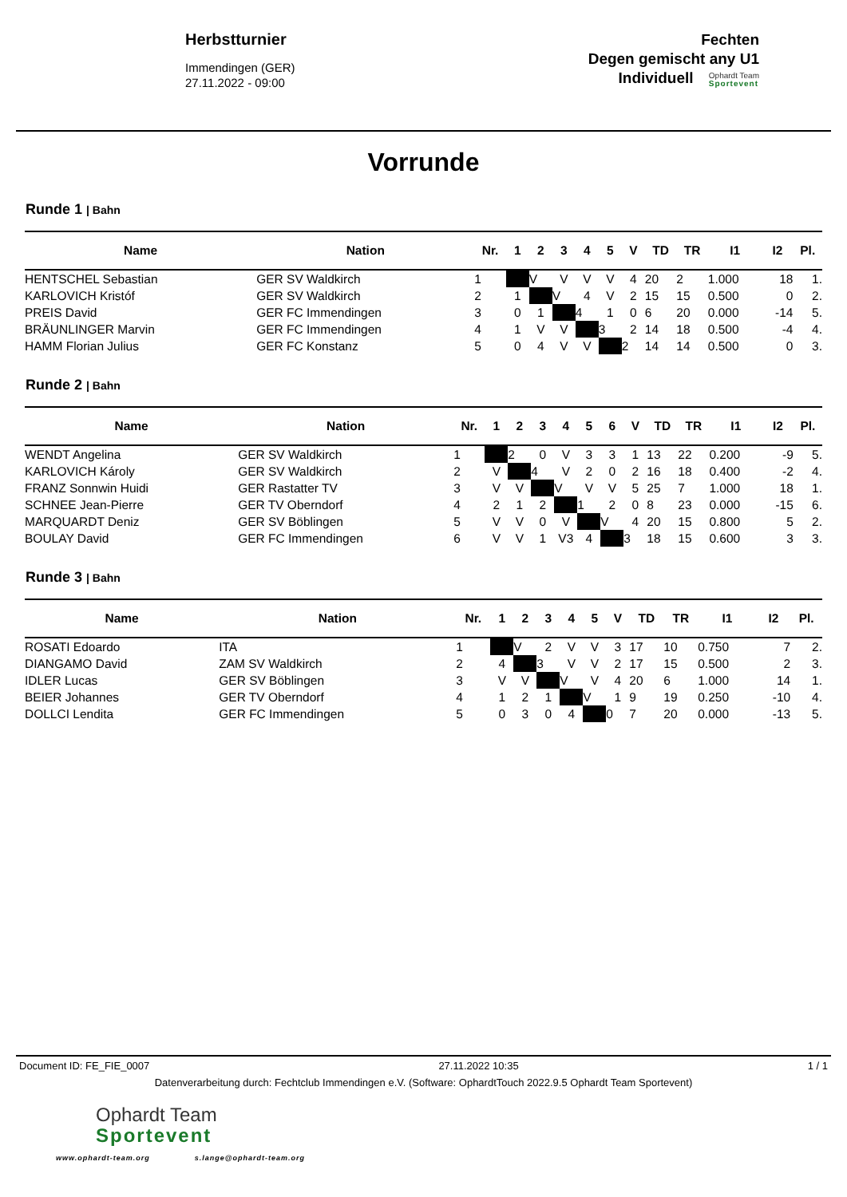Herbstturnier
Immendingen (GER)
27.11.2022 - 09:00
Fechten
Degen gemischt any U1
Individuell
Ophardt Team
Sportevent
Vorrunde
Runde 1 | Bahn
| Name | Nation | Nr. | 1 | 2 | 3 | 4 | 5 | V | TD | TR | I1 | I2 | Pl. |
| --- | --- | --- | --- | --- | --- | --- | --- | --- | --- | --- | --- | --- | --- |
| HENTSCHEL Sebastian | GER SV Waldkirch | 1 | | V | V | V | V | 4 | 20 | 2 | 1.000 | 18 | 1. |
| KARLOVICH Kristóf | GER SV Waldkirch | 2 | 1 | | V | 4 | V | 2 | 15 | 15 | 0.500 | 0 | 2. |
| PREIS David | GER FC Immendingen | 3 | 0 | 1 | | 4 | 1 | 0 | 6 | 20 | 0.000 | -14 | 5. |
| BRÄUNLINGER Marvin | GER FC Immendingen | 4 | 1 | V | V | | 3 | 2 | 14 | 18 | 0.500 | -4 | 4. |
| HAMM Florian Julius | GER FC Konstanz | 5 | 0 | 4 | V | V | | 2 | 14 | 14 | 0.500 | 0 | 3. |
Runde 2 | Bahn
| Name | Nation | Nr. | 1 | 2 | 3 | 4 | 5 | 6 | V | TD | TR | I1 | I2 | Pl. |
| --- | --- | --- | --- | --- | --- | --- | --- | --- | --- | --- | --- | --- | --- | --- |
| WENDT Angelina | GER SV Waldkirch | 1 | | 2 | 0 | V | 3 | 3 | 1 | 13 | 22 | 0.200 | -9 | 5. |
| KARLOVICH Károly | GER SV Waldkirch | 2 | V | | 4 | V | 2 | 0 | 2 | 16 | 18 | 0.400 | -2 | 4. |
| FRANZ Sonnwin Huidi | GER Rastatter TV | 3 | V | V | | V | V | V | 5 | 25 | 7 | 1.000 | 18 | 1. |
| SCHNEE Jean-Pierre | GER TV Oberndorf | 4 | 2 | 1 | 2 | | 1 | 2 | 0 | 8 | 23 | 0.000 | -15 | 6. |
| MARQUARDT Deniz | GER SV Böblingen | 5 | V | V | 0 | V | | V | 4 | 20 | 15 | 0.800 | 5 | 2. |
| BOULAY David | GER FC Immendingen | 6 | V | V | 1 | V3 | 4 | | 3 | 18 | 15 | 0.600 | 3 | 3. |
Runde 3 | Bahn
| Name | Nation | Nr. | 1 | 2 | 3 | 4 | 5 | V | TD | TR | I1 | I2 | Pl. |
| --- | --- | --- | --- | --- | --- | --- | --- | --- | --- | --- | --- | --- | --- |
| ROSATI Edoardo | ITA | 1 | | V | 2 | V | V | 3 | 17 | 10 | 0.750 | 7 | 2. |
| DIANGAMO David | ZAM SV Waldkirch | 2 | 4 | | 3 | V | V | 2 | 17 | 15 | 0.500 | 2 | 3. |
| IDLER Lucas | GER SV Böblingen | 3 | V | V | | V | V | 4 | 20 | 6 | 1.000 | 14 | 1. |
| BEIER Johannes | GER TV Oberndorf | 4 | 1 | 2 | 1 | | V | 1 | 9 | 19 | 0.250 | -10 | 4. |
| DOLLCI Lendita | GER FC Immendingen | 5 | 0 | 3 | 0 | 4 | | 0 | 7 | 20 | 0.000 | -13 | 5. |
Document ID: FE_FIE_0007 27.11.2022 10:35 1 / 1
Datenverarbeitung durch: Fechtclub Immendingen e.V. (Software: OphardtTouch 2022.9.5 Ophardt Team Sportevent)
Ophardt Team
Sportevent
www.ophardt-team.org s.lange@ophardt-team.org